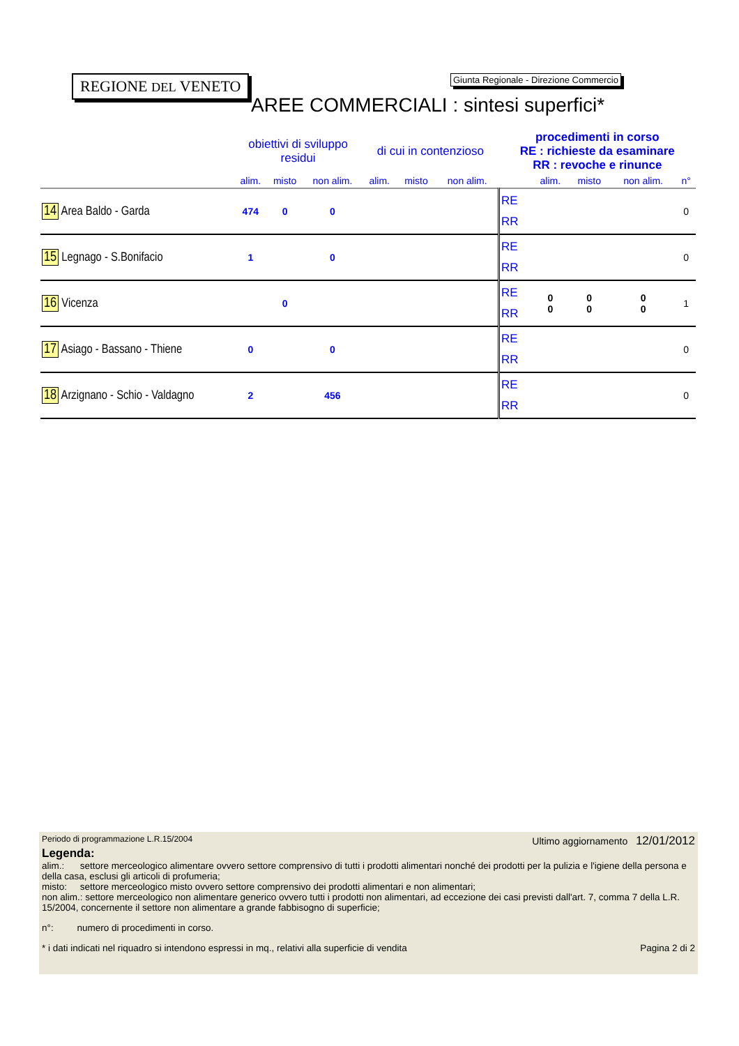REGIONE DEL VENETO
Giunta Regionale - Direzione Commercio
AREE COMMERCIALI : sintesi superfici*
| | obiettivi di sviluppo residui | | | di cui in contenzioso | | | procedimenti in corso RE : richieste da esaminare RR : revoche e rinunce | | | | |
| --- | --- | --- | --- | --- | --- | --- | --- | --- | --- | --- | --- |
| | alim. | misto | non alim. | alim. | misto | non alim. | | alim. | misto | non alim. | n° |
| 14 Area Baldo - Garda | 474 | 0 | 0 | | | | RE RR | | | | 0 |
| 15 Legnago - S.Bonifacio | 1 | | 0 | | | | RE RR | | | | 0 |
| 16 Vicenza | | 0 | | | | | RE RR | 0 0 | 0 0 | 0 0 | 1 |
| 17 Asiago - Bassano - Thiene | 0 | | 0 | | | | RE RR | | | | 0 |
| 18 Arzignano - Schio - Valdagno | 2 | | 456 | | | | RE RR | | | | 0 |
Periodo di programmazione L.R.15/2004 Ultimo aggiornamento 12/01/2012
Legenda:
alim.: settore merceologico alimentare ovvero settore comprensivo di tutti i prodotti alimentari nonché dei prodotti per la pulizia e l'igiene della persona e della casa, esclusi gli articoli di profumeria;
misto: settore merceologico misto ovvero settore comprensivo dei prodotti alimentari e non alimentari;
non alim.: settore merceologico non alimentare generico ovvero tutti i prodotti non alimentari, ad eccezione dei casi previsti dall'art. 7, comma 7 della L.R. 15/2004, concernente il settore non alimentare a grande fabbisogno di superficie;
n°: numero di procedimenti in corso.
* i dati indicati nel riquadro si intendono espressi in mq., relativi alla superficie di vendita Pagina 2 di 2